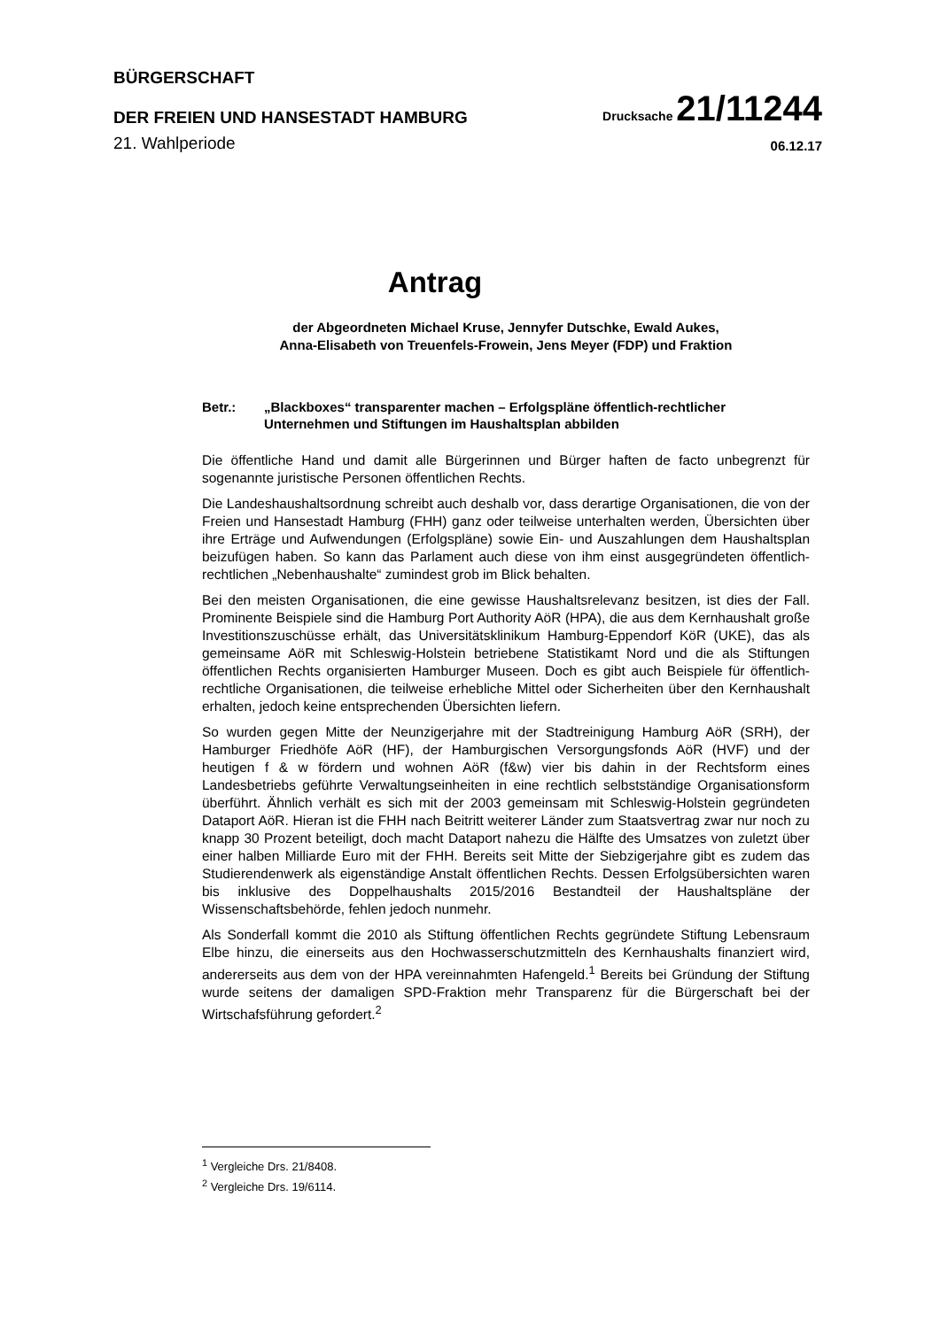BÜRGERSCHAFT
DER FREIEN UND HANSESTADT HAMBURG
Drucksache 21/11244
21. Wahlperiode
06.12.17
Antrag
der Abgeordneten Michael Kruse, Jennyfer Dutschke, Ewald Aukes,
Anna-Elisabeth von Treuenfels-Frowein, Jens Meyer (FDP) und Fraktion
Betr.: „Blackboxes“ transparenter machen – Erfolgspläne öffentlich-rechtlicher Unternehmen und Stiftungen im Haushaltsplan abbilden
Die öffentliche Hand und damit alle Bürgerinnen und Bürger haften de facto unbegrenzt für sogenannte juristische Personen öffentlichen Rechts.
Die Landeshaushaltsordnung schreibt auch deshalb vor, dass derartige Organisationen, die von der Freien und Hansestadt Hamburg (FHH) ganz oder teilweise unterhalten werden, Übersichten über ihre Erträge und Aufwendungen (Erfolgspläne) sowie Ein- und Auszahlungen dem Haushaltsplan beizufügen haben. So kann das Parlament auch diese von ihm einst ausgegründeten öffentlich-rechtlichen „Nebenhaushalte“ zumindest grob im Blick behalten.
Bei den meisten Organisationen, die eine gewisse Haushaltsrelevanz besitzen, ist dies der Fall. Prominente Beispiele sind die Hamburg Port Authority AöR (HPA), die aus dem Kernhaushalt große Investitionszuschüsse erhält, das Universitätsklinikum Hamburg-Eppendorf KöR (UKE), das als gemeinsame AöR mit Schleswig-Holstein betriebene Statistikamt Nord und die als Stiftungen öffentlichen Rechts organisierten Hamburger Museen. Doch es gibt auch Beispiele für öffentlich-rechtliche Organisationen, die teilweise erhebliche Mittel oder Sicherheiten über den Kernhaushalt erhalten, jedoch keine entsprechenden Übersichten liefern.
So wurden gegen Mitte der Neunzigerjahre mit der Stadtreinigung Hamburg AöR (SRH), der Hamburger Friedhöfe AöR (HF), der Hamburgischen Versorgungsfonds AöR (HVF) und der heutigen f & w fördern und wohnen AöR (f&w) vier bis dahin in der Rechtsform eines Landesbetriebs geführte Verwaltungseinheiten in eine rechtlich selbstständige Organisationsform überführt. Ähnlich verhält es sich mit der 2003 gemeinsam mit Schleswig-Holstein gegründeten Dataport AöR. Hieran ist die FHH nach Beitritt weiterer Länder zum Staatsvertrag zwar nur noch zu knapp 30 Prozent beteiligt, doch macht Dataport nahezu die Hälfte des Umsatzes von zuletzt über einer halben Milliarde Euro mit der FHH. Bereits seit Mitte der Siebzigerjahre gibt es zudem das Studierendenwerk als eigenständige Anstalt öffentlichen Rechts. Dessen Erfolgsübersichten waren bis inklusive des Doppelhaushalts 2015/2016 Bestandteil der Haushaltspläne der Wissenschaftsbehörde, fehlen jedoch nunmehr.
Als Sonderfall kommt die 2010 als Stiftung öffentlichen Rechts gegründete Stiftung Lebensraum Elbe hinzu, die einerseits aus den Hochwasserschutzmitteln des Kernhaushalts finanziert wird, andererseits aus dem von der HPA vereinnahmten Hafengeld.<sup>1</sup> Bereits bei Gründung der Stiftung wurde seitens der damaligen SPD-Fraktion mehr Transparenz für die Bürgerschaft bei der Wirtschafsführung gefordert.<sup>2</sup>
<sup>1</sup> Vergleiche Drs. 21/8408.
<sup>2</sup> Vergleiche Drs. 19/6114.